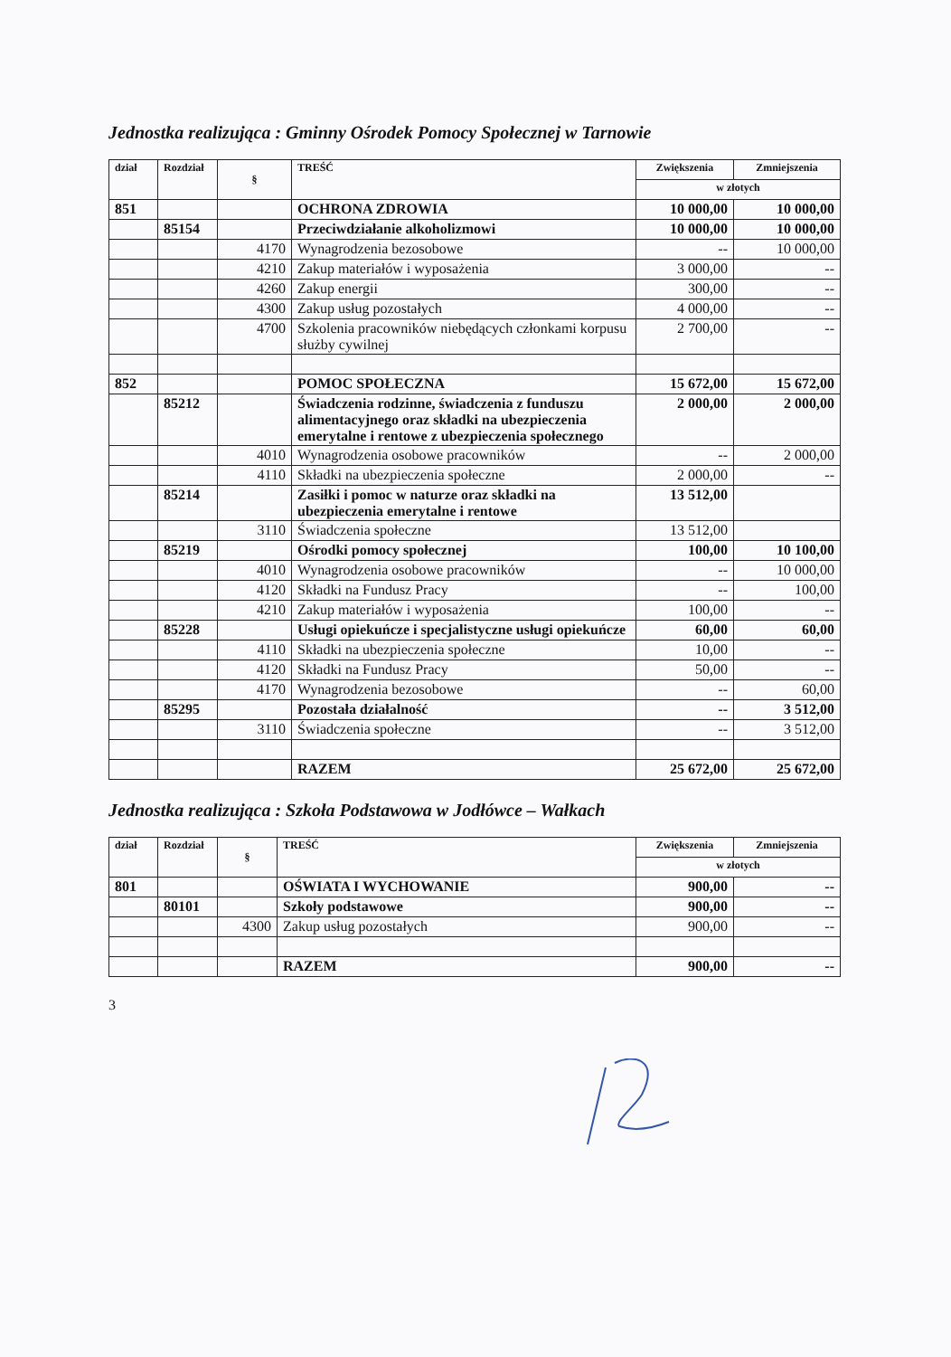Jednostka realizująca : Gminny Ośrodek Pomocy Społecznej w Tarnowie
| dział | Rozdział | § | TREŚĆ | Zwiększenia | Zmniejszenia |
| --- | --- | --- | --- | --- | --- |
| | | | | w złotych | |
| 851 | | | OCHRONA ZDROWIA | 10 000,00 | 10 000,00 |
| | 85154 | | Przeciwdziałanie alkoholizmowi | 10 000,00 | 10 000,00 |
| | | 4170 | Wynagrodzenia bezosobowe | -- | 10 000,00 |
| | | 4210 | Zakup materiałów i wyposażenia | 3 000,00 | -- |
| | | 4260 | Zakup energii | 300,00 | -- |
| | | 4300 | Zakup usług pozostałych | 4 000,00 | -- |
| | | 4700 | Szkolenia pracowników niebędących członkami korpusu służby cywilnej | 2 700,00 | -- |
| 852 | | | POMOC SPOŁECZNA | 15 672,00 | 15 672,00 |
| | 85212 | | Świadczenia rodzinne, świadczenia z funduszu alimentacyjnego oraz składki na ubezpieczenia emerytalne i rentowe z ubezpieczenia społecznego | 2 000,00 | 2 000,00 |
| | | 4010 | Wynagrodzenia osobowe pracowników | -- | 2 000,00 |
| | | 4110 | Składki na ubezpieczenia społeczne | 2 000,00 | -- |
| | 85214 | | Zasiłki i pomoc w naturze oraz składki na ubezpieczenia emerytalne i rentowe | 13 512,00 | |
| | | 3110 | Świadczenia społeczne | 13 512,00 | |
| | 85219 | | Ośrodki pomocy społecznej | 100,00 | 10 100,00 |
| | | 4010 | Wynagrodzenia osobowe pracowników | -- | 10 000,00 |
| | | 4120 | Składki na Fundusz Pracy | -- | 100,00 |
| | | 4210 | Zakup materiałów i wyposażenia | 100,00 | -- |
| | 85228 | | Usługi opiekuńcze i specjalistyczne usługi opiekuńcze | 60,00 | 60,00 |
| | | 4110 | Składki na ubezpieczenia społeczne | 10,00 | -- |
| | | 4120 | Składki na Fundusz Pracy | 50,00 | -- |
| | | 4170 | Wynagrodzenia bezosobowe | -- | 60,00 |
| | 85295 | | Pozostała działalność | -- | 3 512,00 |
| | | 3110 | Świadczenia społeczne | -- | 3 512,00 |
| | | | RAZEM | 25 672,00 | 25 672,00 |
Jednostka realizująca : Szkoła Podstawowa w Jodłówce – Wałkach
| dział | Rozdział | § | TREŚĆ | Zwiększenia | Zmniejszenia |
| --- | --- | --- | --- | --- | --- |
| | | | | w złotych | |
| 801 | | | OŚWIATA I WYCHOWANIE | 900,00 | -- |
| | 80101 | | Szkoły podstawowe | 900,00 | -- |
| | | 4300 | Zakup usług pozostałych | 900,00 | -- |
| | | | RAZEM | 900,00 | -- |
3